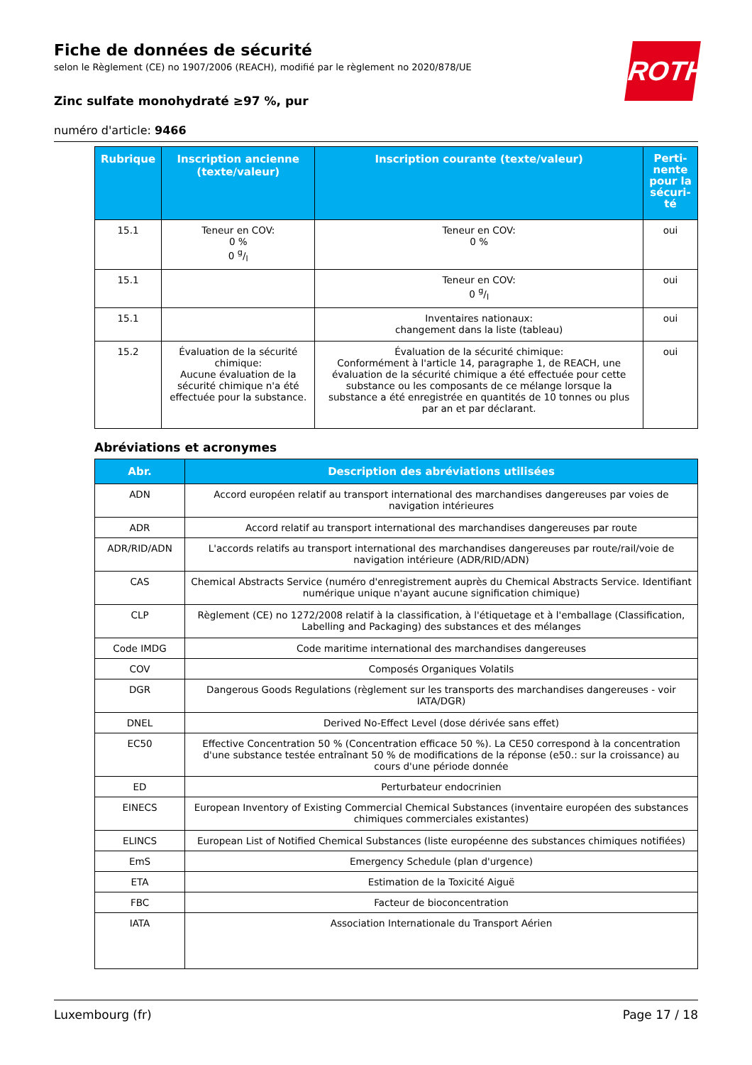ROTH
Fiche de données de sécurité
selon le Règlement (CE) no 1907/2006 (REACH), modifié par le règlement no 2020/878/UE
Zinc sulfate monohydraté ≥97 %, pur
numéro d'article: 9466
| Rubrique | Inscription ancienne (texte/valeur) | Inscription courante (texte/valeur) | Perti-nente pour la sécuri-té |
| --- | --- | --- | --- |
| 15.1 | Teneur en COV: 0 % 0 g/l | Teneur en COV: 0 % | oui |
| 15.1 | | Teneur en COV: 0 g/l | oui |
| 15.1 | | Inventaires nationaux: changement dans la liste (tableau) | oui |
| 15.2 | Évaluation de la sécurité chimique: Aucune évaluation de la sécurité chimique n'a été effectuée pour la substance. | Évaluation de la sécurité chimique: Conformément à l'article 14, paragraphe 1, de REACH, une évaluation de la sécurité chimique a été effectuée pour cette substance ou les composants de ce mélange lorsque la substance a été enregistrée en quantités de 10 tonnes ou plus par an et par déclarant. | oui |
Abréviations et acronymes
| Abr. | Description des abréviations utilisées |
| --- | --- |
| ADN | Accord européen relatif au transport international des marchandises dangereuses par voies de navigation intérieures |
| ADR | Accord relatif au transport international des marchandises dangereuses par route |
| ADR/RID/ADN | L'accords relatifs au transport international des marchandises dangereuses par route/rail/voie de navigation intérieure (ADR/RID/ADN) |
| CAS | Chemical Abstracts Service (numéro d'enregistrement auprès du Chemical Abstracts Service. Identifiant numérique unique n'ayant aucune signification chimique) |
| CLP | Règlement (CE) no 1272/2008 relatif à la classification, à l'étiquetage et à l'emballage (Classification, Labelling and Packaging) des substances et des mélanges |
| Code IMDG | Code maritime international des marchandises dangereuses |
| COV | Composés Organiques Volatils |
| DGR | Dangerous Goods Regulations (règlement sur les transports des marchandises dangereuses - voir IATA/DGR) |
| DNEL | Derived No-Effect Level (dose dérivée sans effet) |
| EC50 | Effective Concentration 50 % (Concentration efficace 50 %). La CE50 correspond à la concentration d'une substance testée entraînant 50 % de modifications de la réponse (e50.: sur la croissance) au cours d'une période donnée |
| ED | Perturbateur endocrinien |
| EINECS | European Inventory of Existing Commercial Chemical Substances (inventaire européen des substances chimiques commerciales existantes) |
| ELINCS | European List of Notified Chemical Substances (liste européenne des substances chimiques notifiées) |
| EmS | Emergency Schedule (plan d'urgence) |
| ETA | Estimation de la Toxicité Aiguë |
| FBC | Facteur de bioconcentration |
| IATA | Association Internationale du Transport Aérien |
Luxembourg (fr) Page 17 / 18